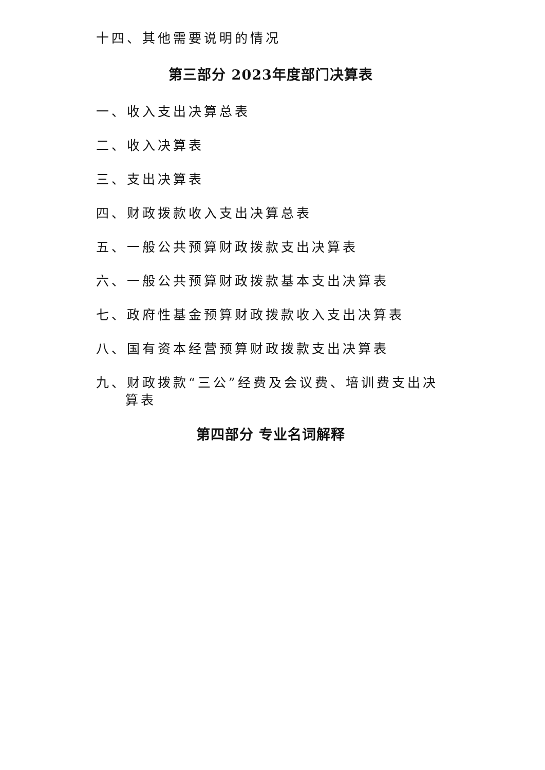十四、其他需要说明的情况
第三部分 2023年度部门决算表
一、收入支出决算总表
二、收入决算表
三、支出决算表
四、财政拨款收入支出决算总表
五、一般公共预算财政拨款支出决算表
六、一般公共预算财政拨款基本支出决算表
七、政府性基金预算财政拨款收入支出决算表
八、国有资本经营预算财政拨款支出决算表
九、财政拨款“三公”经费及会议费、培训费支出决算表
第四部分 专业名词解释